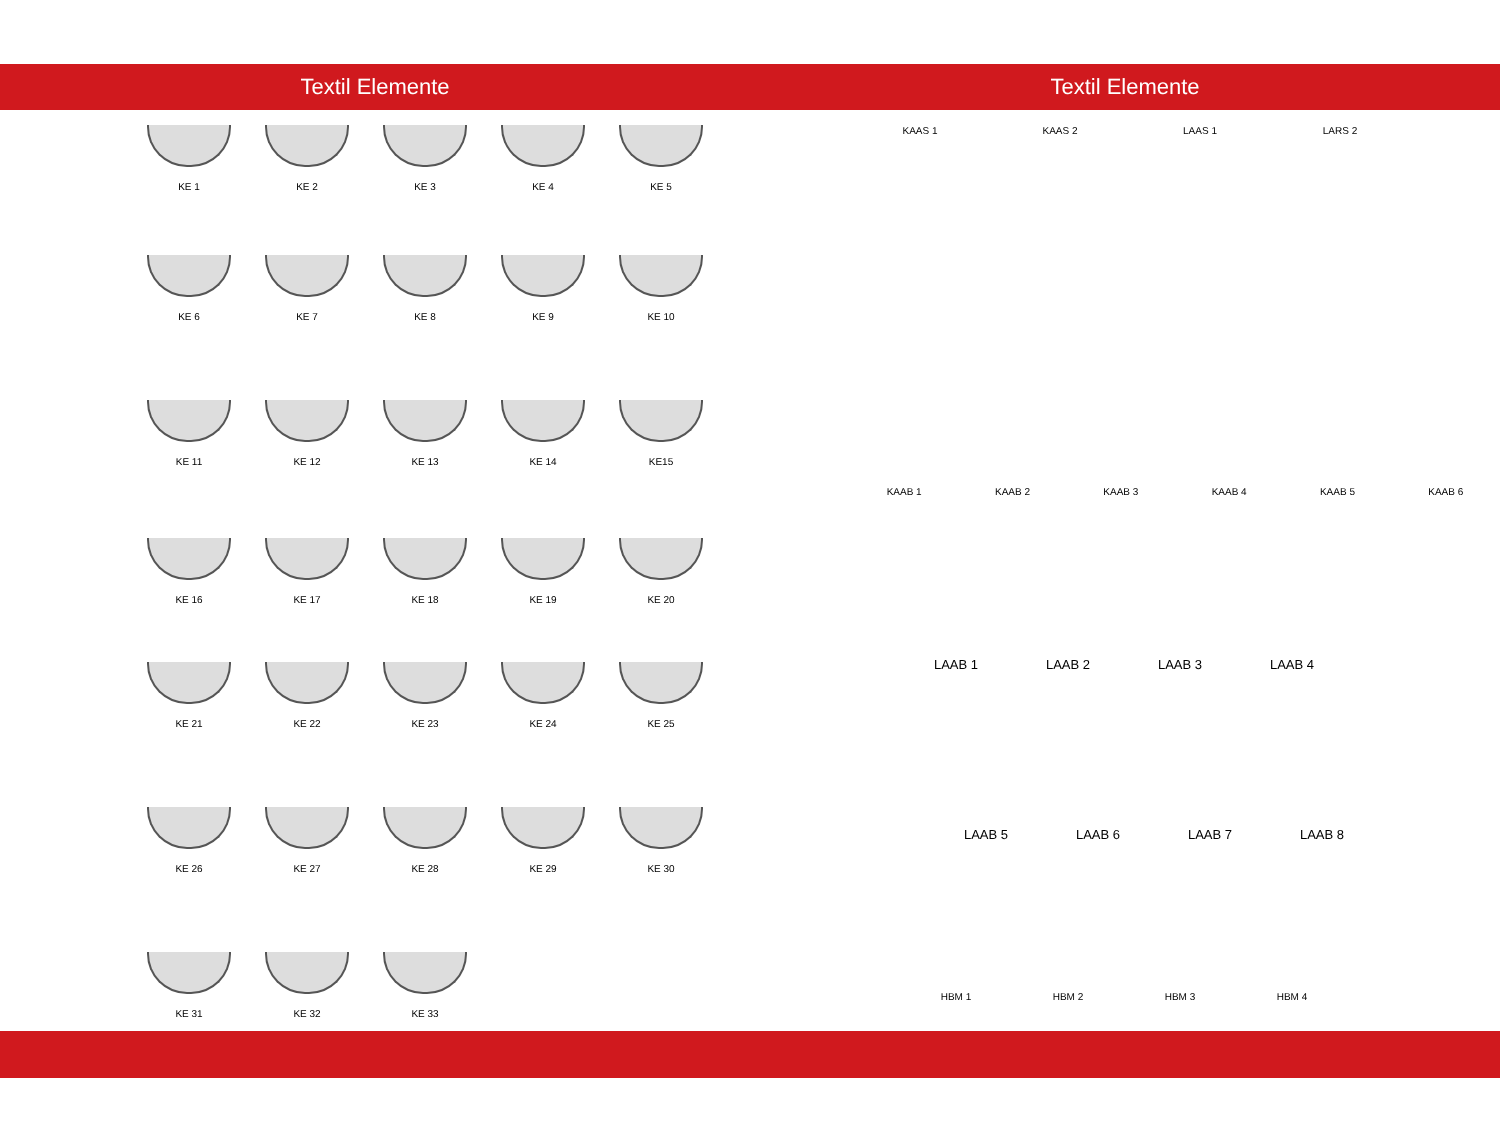Textil Elemente Textil Elemente
KE 1 KE 2 KE 3 KE 4 KE 5
KE 6 KE 7 KE 8 KE 9 KE 10
KE 11 KE 12 KE 13 KE 14 KE15
KE 16 KE 17 KE 18 KE 19 KE 20
KE 21 KE 22 KE 23 KE 24 KE 25
KE 26 KE 27 KE 28 KE 29 KE 30
KE 31 KE 32 KE 33
KAAS 1 KAAS 2 LAAS 1 LARS 2
KAAB 1 KAAB 2 KAAB 3 KAAB 4 KAAB 5 KAAB 6
LAAB 1 LAAB 2 LAAB 3 LAAB 4
LAAB 5 LAAB 6 LAAB 7 LAAB 8
HBM 1 HBM 2 HBM 3 HBM 4